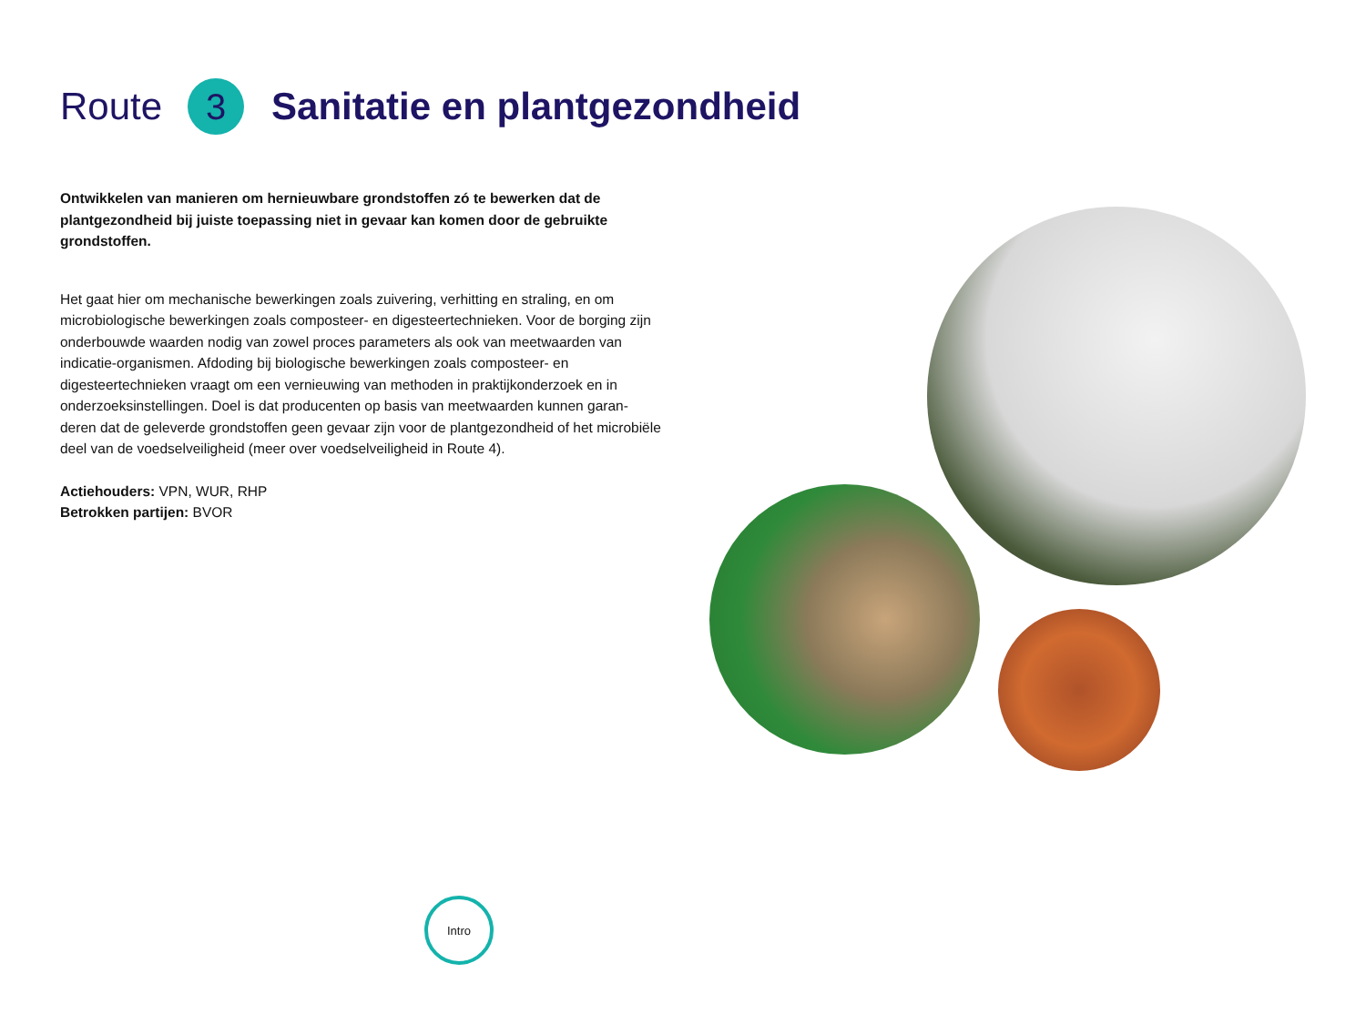Route 3
Sanitatie en plantgezondheid
Ontwikkelen van manieren om hernieuwbare grondstoffen zó te bewerken dat de plantgezondheid bij juiste toepassing niet in gevaar kan komen door de gebruikte grondstoffen.
Het gaat hier om mechanische bewerkingen zoals zuivering, verhitting en straling, en om microbiologische bewerkingen zoals composteer- en digesteertechnieken. Voor de borging zijn onderbouwde waarden nodig van zowel proces parameters als ook van meetwaarden van indicatie-organismen. Afdoding bij biologische bewerkingen zoals composteer- en digesteertechnieken vraagt om een vernieuwing van methoden in praktijkonderzoek en in onderzoeksinstellingen. Doel is dat producenten op basis van meetwaarden kunnen garan-deren dat de geleverde grondstoffen geen gevaar zijn voor de plantgezondheid of het microbiële deel van de voedselveiligheid (meer over voedselveiligheid in Route 4).
Actiehouders: VPN, WUR, RHP
Betrokken partijen: BVOR
Intro